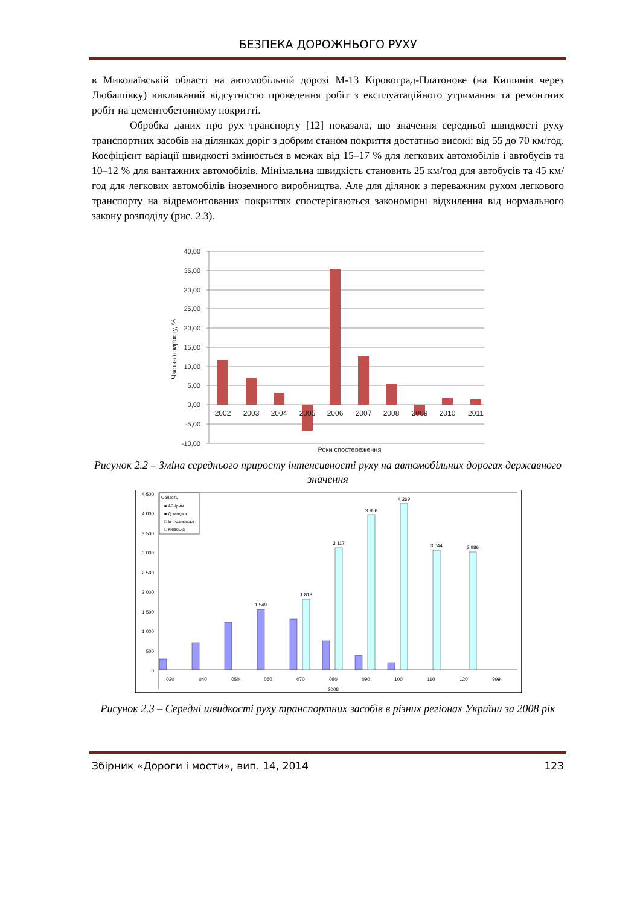БЕЗПЕКА ДОРОЖНЬОГО РУХУ
в Миколаївській області на автомобільній дорозі М-13 Кіровоград-Платонове (на Кишинів через Любашівку) викликаний відсутністю проведення робіт з експлуатаційного утримання та ремонтних робіт на цементобетонному покритті.
Обробка даних про рух транспорту [12] показала, що значення середньої швидкості руху транспортних засобів на ділянках доріг з добрим станом покриття достатньо високі: від 55 до 70 км/год. Коефіцієнт варіації швидкості змінюється в межах від 15–17 % для легкових автомобілів і автобусів та 10–12 % для вантажних автомобілів. Мінімальна швидкість становить 25 км/год для автобусів та 45 км/год для легкових автомобілів іноземного виробництва. Але для ділянок з переважним рухом легкового транспорту на відремонтованих покриттях спостерігаються закономірні відхилення від нормального закону розподілу (рис. 2.3).
40,00
35,00
30,00
25,00
20,00
15,00
10,00
5,00
0,00
-5,00
-10,00
2002
2003
2004
2005
2006
2007
2008
2009
2010
2011
Роки спостереження
Частка приросту, %
Рисунок 2.2 – Зміна середнього приросту інтенсивності руху на автомобільних дорогах державного значення
4 500
4 000
3 500
3 000
2 500
2 000
1 500
1 000
500
0
Область
■ АРКрим
■ Донецька
□ Ів Франківськ
□ Київська
3 956
4 269
3 044
2 986
3 117
1 813
1 549
030
040
050
060
070
080
090
100
110
120
999
2008
Рисунок 2.3 – Середні швидкості руху транспортних засобів в різних регіонах України за 2008 рік
Збірник «Дороги і мости», вип. 14, 2014 123